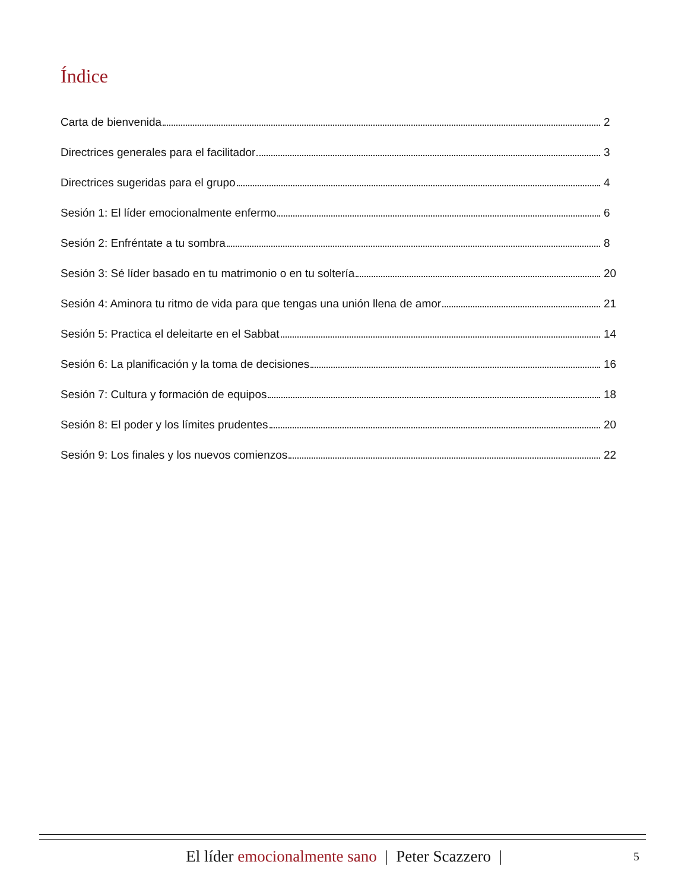Índice
Carta de bienvenida 2
Directrices generales para el facilitador 3
Directrices sugeridas para el grupo 4
Sesión 1: El líder emocionalmente enfermo 6
Sesión 2: Enfréntate a tu sombra 8
Sesión 3: Sé líder basado en tu matrimonio o en tu soltería 20
Sesión 4: Aminora tu ritmo de vida para que tengas una unión llena de amor 21
Sesión 5: Practica el deleitarte en el Sabbat 14
Sesión 6: La planificación y la toma de decisiones 16
Sesión 7: Cultura y formación de equipos 18
Sesión 8: El poder y los límites prudentes 20
Sesión 9: Los finales y los nuevos comienzos 22
El líder emocionalmente sano | Peter Scazzero | 5